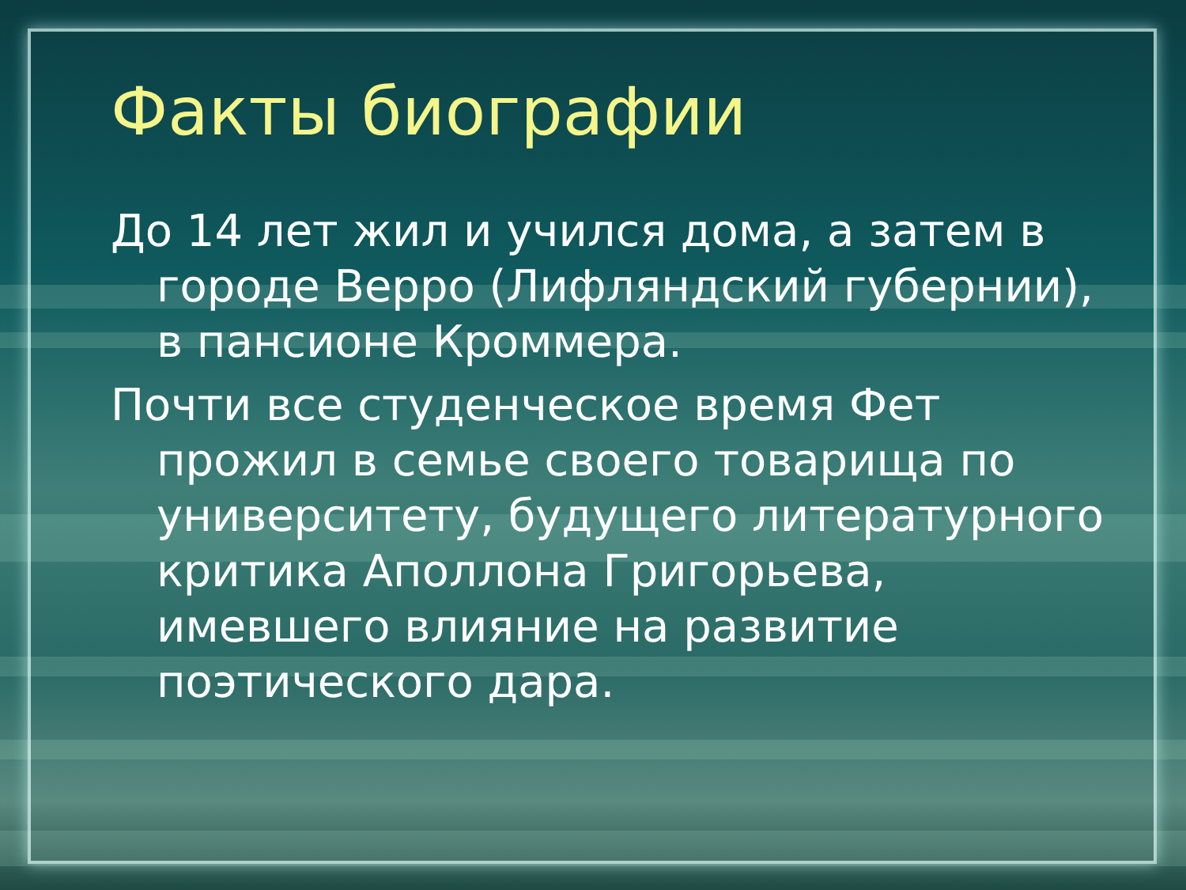Факты биографии
До 14 лет жил и учился дома, а затем в городе Верро (Лифляндский губернии), в пансионе Кроммера.
Почти все студенческое время Фет прожил в семье своего товарища по университету, будущего литературного критика Аполлона Григорьева, имевшего влияние на развитие поэтического дара.